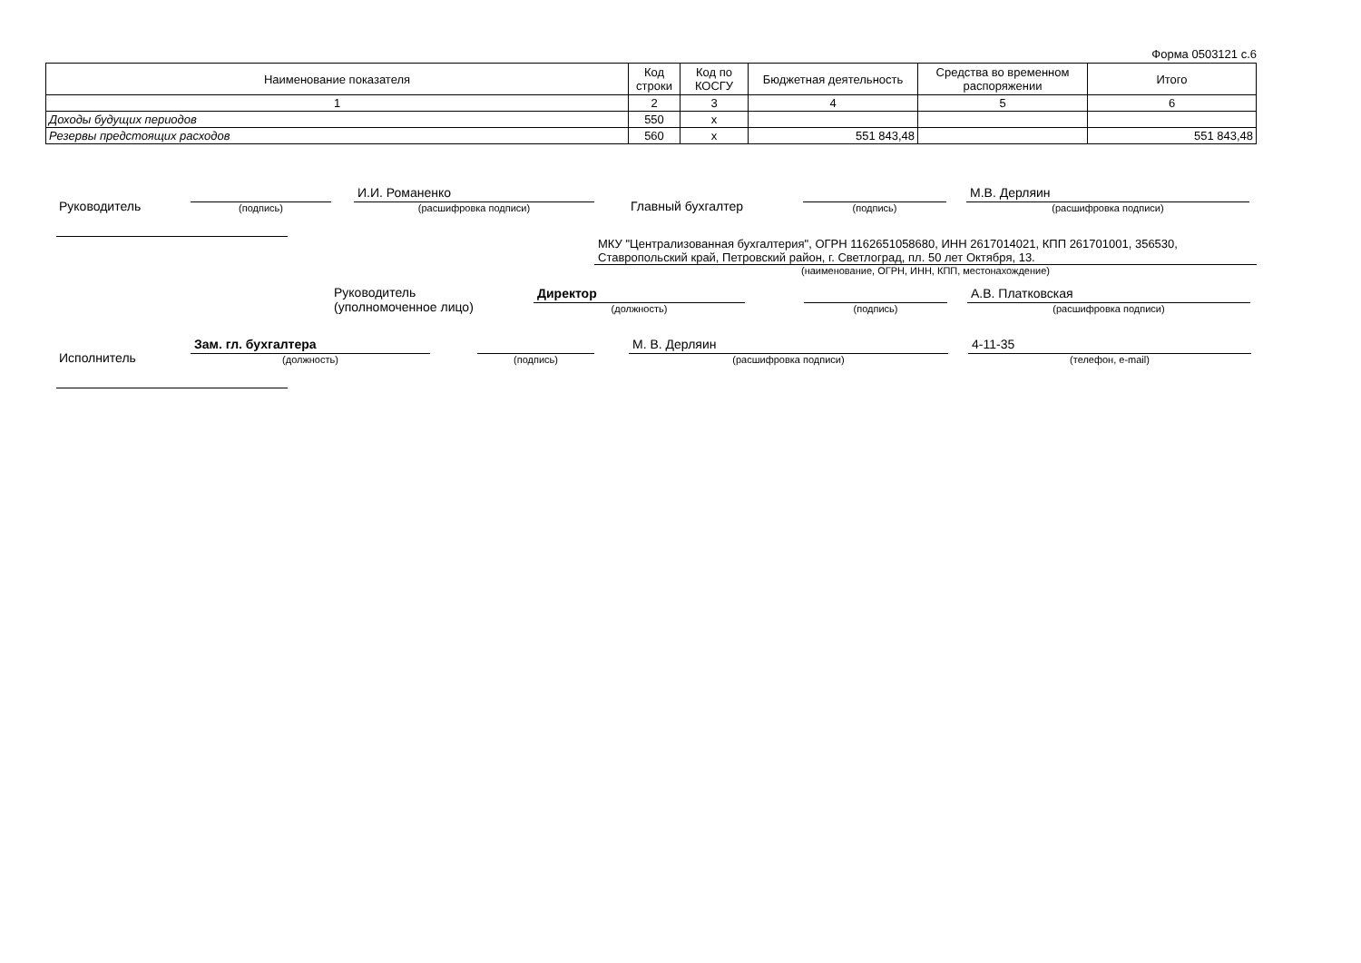Форма 0503121 с.6
| Наименование показателя | Код строки | Код по КОСГУ | Бюджетная деятельность | Средства во временном распоряжении | Итого |
| --- | --- | --- | --- | --- | --- |
| 1 | 2 | 3 | 4 | 5 | 6 |
| Доходы будущих периодов | 550 | x | | | |
| Резервы предстоящих расходов | 560 | x | 551 843,48 | | 551 843,48 |
Руководитель
(подпись)
И.И. Романенко
(расшифровка подписи)
Главный бухгалтер
(подпись)
М.В. Дерляин
(расшифровка подписи)
МКУ "Централизованная бухгалтерия", ОГРН 1162651058680, ИНН 2617014021, КПП 261701001, 356530, Ставропольский край, Петровский район, г. Светлоград, пл. 50 лет Октября, 13.
(наименование, ОГРН, ИНН, КПП, местонахождение)
Руководитель
(уполномоченное лицо)
Директор
(должность)
(подпись)
А.В. Платковская
(расшифровка подписи)
Исполнитель
Зам. гл. бухгалтера
(должность)
(подпись)
М. В. Дерляин
(расшифровка подписи)
4-11-35
(телефон, e-mail)